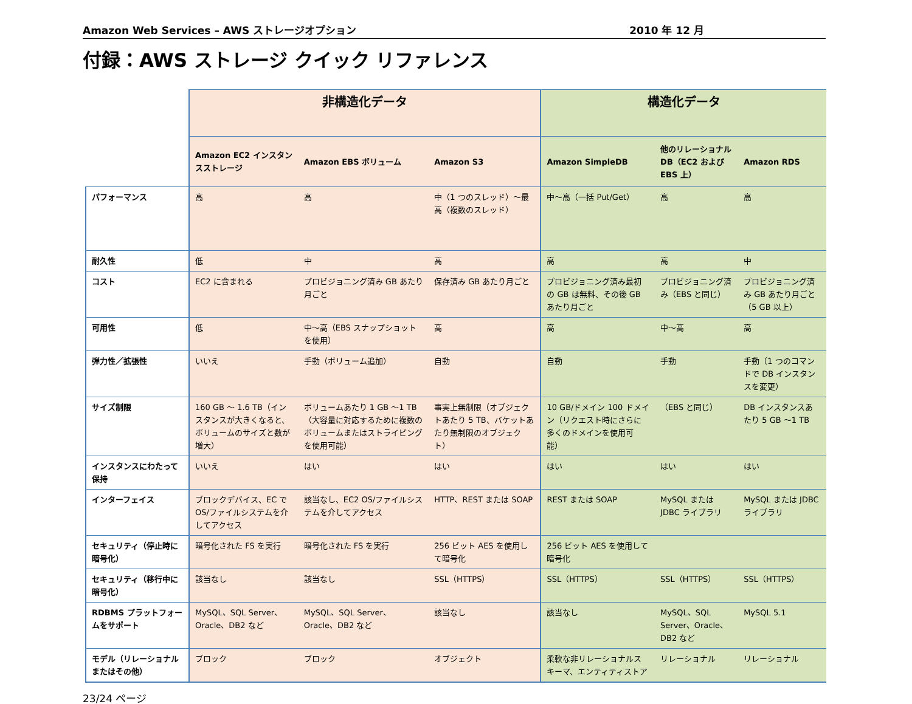Amazon Web Services – AWS ストレージオプション 2010 年 12 月
付録：AWS ストレージ クイック リファレンス
| | 非構造化データ | | | 構造化データ | | |
| | Amazon EC2 インスタンスストレージ | Amazon EBS ボリューム | Amazon S3 | Amazon SimpleDB | 他のリレーショナル DB（EC2 および EBS 上） | Amazon RDS |
| パフォーマンス | 高 | 高 | 中（1 つのスレッド）～最高（複数のスレッド） | 中～高（一括 Put/Get） | 高 | 高 |
| 耐久性 | 低 | 中 | 高 | 高 | 高 | 中 |
| コスト | EC2 に含まれる | プロビジョニング済み GB あたり月ごと | 保存済み GB あたり月ごと | プロビジョニング済み最初の GB は無料、その後 GB あたり月ごと | プロビジョニング済み（EBS と同じ） | プロビジョニング済み GB あたり月ごと（5 GB 以上） |
| 可用性 | 低 | 中～高（EBS スナップショットを使用） | 高 | 高 | 中～高 | 高 |
| 弾力性／拡張性 | いいえ | 手動（ボリューム追加） | 自動 | 自動 | 手動 | 手動（1 つのコマンドで DB インスタンスを変更） |
| サイズ制限 | 160 GB ～ 1.6 TB（インスタンスが大きくなると、ボリュームのサイズと数が増大） | ボリュームあたり 1 GB ～1 TB（大容量に対応するために複数のボリュームまたはストライピングを使用可能） | 事実上無制限（オブジェクトあたり 5 TB、バケットあたり無制限のオブジェクト） | 10 GB/ドメイン 100 ドメイン（リクエスト時にさらに多くのドメインを使用可能） | （EBS と同じ） | DB インスタンスあたり 5 GB ～1 TB |
| インスタンスにわたって保持 | いいえ | はい | はい | はい | はい | はい |
| インターフェイス | ブロックデバイス、EC で OS/ファイルシステムを介してアクセス | 該当なし、EC2 OS/ファイルシステムを介してアクセス | HTTP、REST または SOAP | REST または SOAP | MySQL または JDBC ライブラリ | MySQL または JDBC ライブラリ |
| セキュリティ（停止時に暗号化） | 暗号化された FS を実行 | 暗号化された FS を実行 | 256 ビット AES を使用して暗号化 | 256 ビット AES を使用して暗号化 | | |
| セキュリティ（移行中に暗号化） | 該当なし | 該当なし | SSL（HTTPS） | SSL（HTTPS） | SSL（HTTPS） | SSL（HTTPS） |
| RDBMS プラットフォームをサポート | MySQL、SQL Server、Oracle、DB2 など | MySQL、SQL Server、Oracle、DB2 など | 該当なし | 該当なし | MySQL、SQL Server、Oracle、DB2 など | MySQL 5.1 |
| モデル（リレーショナルまたはその他） | ブロック | ブロック | オブジェクト | 柔軟な非リレーショナルスキーマ、エンティティストア | リレーショナル | リレーショナル |
23/24 ページ